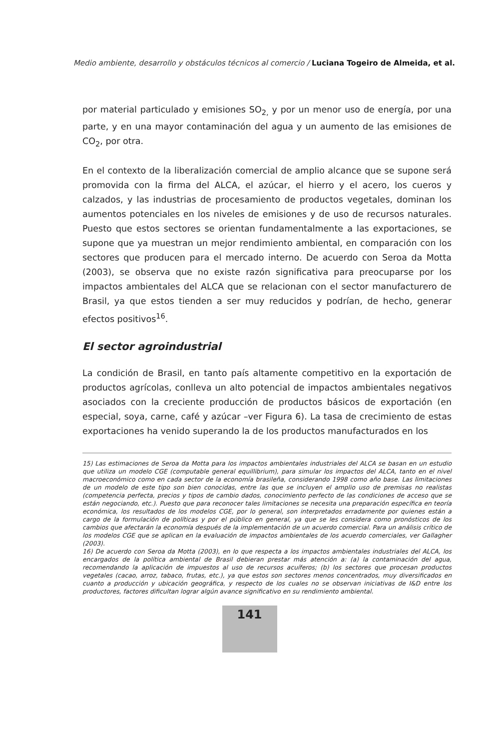Medio ambiente, desarrollo y obstáculos técnicos al comercio / Luciana Togeiro de Almeida, et al.
por material particulado y emisiones SO<sub>2,</sub> y por un menor uso de energía, por una parte, y en una mayor contaminación del agua y un aumento de las emisiones de CO<sub>2</sub>, por otra.
En el contexto de la liberalización comercial de amplio alcance que se supone será promovida con la firma del ALCA, el azúcar, el hierro y el acero, los cueros y calzados, y las industrias de procesamiento de productos vegetales, dominan los aumentos potenciales en los niveles de emisiones y de uso de recursos naturales. Puesto que estos sectores se orientan fundamentalmente a las exportaciones, se supone que ya muestran un mejor rendimiento ambiental, en comparación con los sectores que producen para el mercado interno. De acuerdo con Seroa da Motta (2003), se observa que no existe razón significativa para preocuparse por los impactos ambientales del ALCA que se relacionan con el sector manufacturero de Brasil, ya que estos tienden a ser muy reducidos y podrían, de hecho, generar efectos positivos<sup>16</sup>.
El sector agroindustrial
La condición de Brasil, en tanto país altamente competitivo en la exportación de productos agrícolas, conlleva un alto potencial de impactos ambientales negativos asociados con la creciente producción de productos básicos de exportación (en especial, soya, carne, café y azúcar –ver Figura 6). La tasa de crecimiento de estas exportaciones ha venido superando la de los productos manufacturados en los
15) Las estimaciones de Seroa da Motta para los impactos ambientales industriales del ALCA se basan en un estudio que utiliza un modelo CGE (computable general equillibrium), para simular los impactos del ALCA, tanto en el nivel macroeconómico como en cada sector de la economía brasileña, considerando 1998 como año base. Las limitaciones de un modelo de este tipo son bien conocidas, entre las que se incluyen el amplio uso de premisas no realistas (competencia perfecta, precios y tipos de cambio dados, conocimiento perfecto de las condiciones de acceso que se están negociando, etc.). Puesto que para reconocer tales limitaciones se necesita una preparación específica en teoría económica, los resultados de los modelos CGE, por lo general, son interpretados erradamente por quienes están a cargo de la formulación de políticas y por el público en general, ya que se les considera como pronósticos de los cambios que afectarán la economía después de la implementación de un acuerdo comercial. Para un análisis crítico de los modelos CGE que se aplican en la evaluación de impactos ambientales de los acuerdo comerciales, ver Gallagher (2003).
16) De acuerdo con Seroa da Motta (2003), en lo que respecta a los impactos ambientales industriales del ALCA, los encargados de la política ambiental de Brasil debieran prestar más atención a: (a) la contaminación del agua, recomendando la aplicación de impuestos al uso de recursos acuíferos; (b) los sectores que procesan productos vegetales (cacao, arroz, tabaco, frutas, etc.), ya que estos son sectores menos concentrados, muy diversificados en cuanto a producción y ubicación geográfica, y respecto de los cuales no se observan iniciativas de I&D entre los productores, factores dificultan lograr algún avance significativo en su rendimiento ambiental.
141